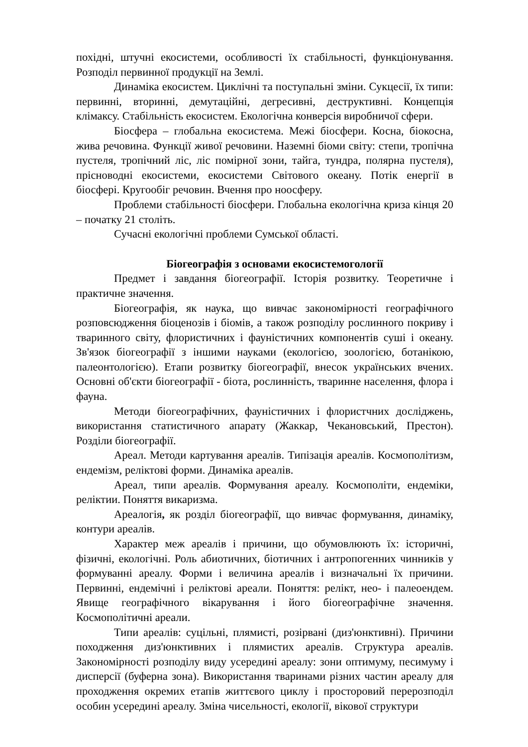похідні, штучні екосистеми, особливості їх стабільності, функціонування. Розподіл первинної продукції на Землі.
Динаміка екосистем. Циклічні та поступальні зміни. Сукцесії, їх типи: первинні, вторинні, демутаційні, дегресивні, деструктивні. Концепція клімаксу. Стабільність екосистем. Екологічна конверсія виробничої сфери.
Біосфера – глобальна екосистема. Межі біосфери. Косна, біокосна, жива речовина. Функції живої речовини. Наземні біоми світу: степи, тропічна пустеля, тропічний ліс, ліс помірної зони, тайга, тундра, полярна пустеля), прісноводні екосистеми, екосистеми Світового океану. Потік енергії в біосфері. Кругообіг речовин. Вчення про ноосферу.
Проблеми стабільності біосфери. Глобальна екологічна криза кінця 20 – початку 21 століть.
Сучасні екологічні проблеми Сумської області.
Біогеографія з основами екосистемогології
Предмет і завдання біогеографії. Історія розвитку. Теоретичне і практичне значення.
Біогеографія, як наука, що вивчає закономірності географічного розповсюдження біоценозів і біомів, а також розподілу рослинного покриву і тваринного світу, флористичних і фауністичних компонентів суші і океану. Зв'язок біогеографії з іншими науками (екологією, зоологією, ботанікою, палеонтологією). Етапи розвитку біогеографії, внесок українських вчених. Основні об'єкти біогеографії - біота, рослинність, тваринне населення, флора і фауна.
Методи біогеографічних, фауністичних і флористчних досліджень, використання статистичного апарату (Жаккар, Чекановський, Престон). Розділи біогеографії.
Ареал. Методи картування ареалів. Типізація ареалів. Космополітизм, ендемізм, реліктові форми. Динаміка ареалів.
Ареал, типи ареалів. Формування ареалу. Космополіти, ендеміки, реліктии. Поняття викаризма.
Ареалогія, як розділ біогеографії, що вивчає формування, динаміку, контури ареалів.
Характер меж ареалів і причини, що обумовлюють їх: історичні, фізичні, екологічні. Роль абиотичних, біотичних і антропогенних чинників у формуванні ареалу. Форми і величина ареалів і визначальні їх причини. Первинні, ендемічні і реліктові ареали. Поняття: релікт, нео- і палеоендем. Явище географічного вікарування і його біогеографічне значення. Космополітичні ареали.
Типи ареалів: суцільні, плямисті, розірвані (диз'юнктивні). Причини походження диз'юнктивних і плямистих ареалів. Структура ареалів. Закономірності розподілу виду усередині ареалу: зони оптимуму, песимуму і дисперсії (буферна зона). Використання тваринами різних частин ареалу для проходження окремих етапів життєвого циклу і просторовий перерозподіл особин усередині ареалу. Зміна чисельності, екології, вікової структури